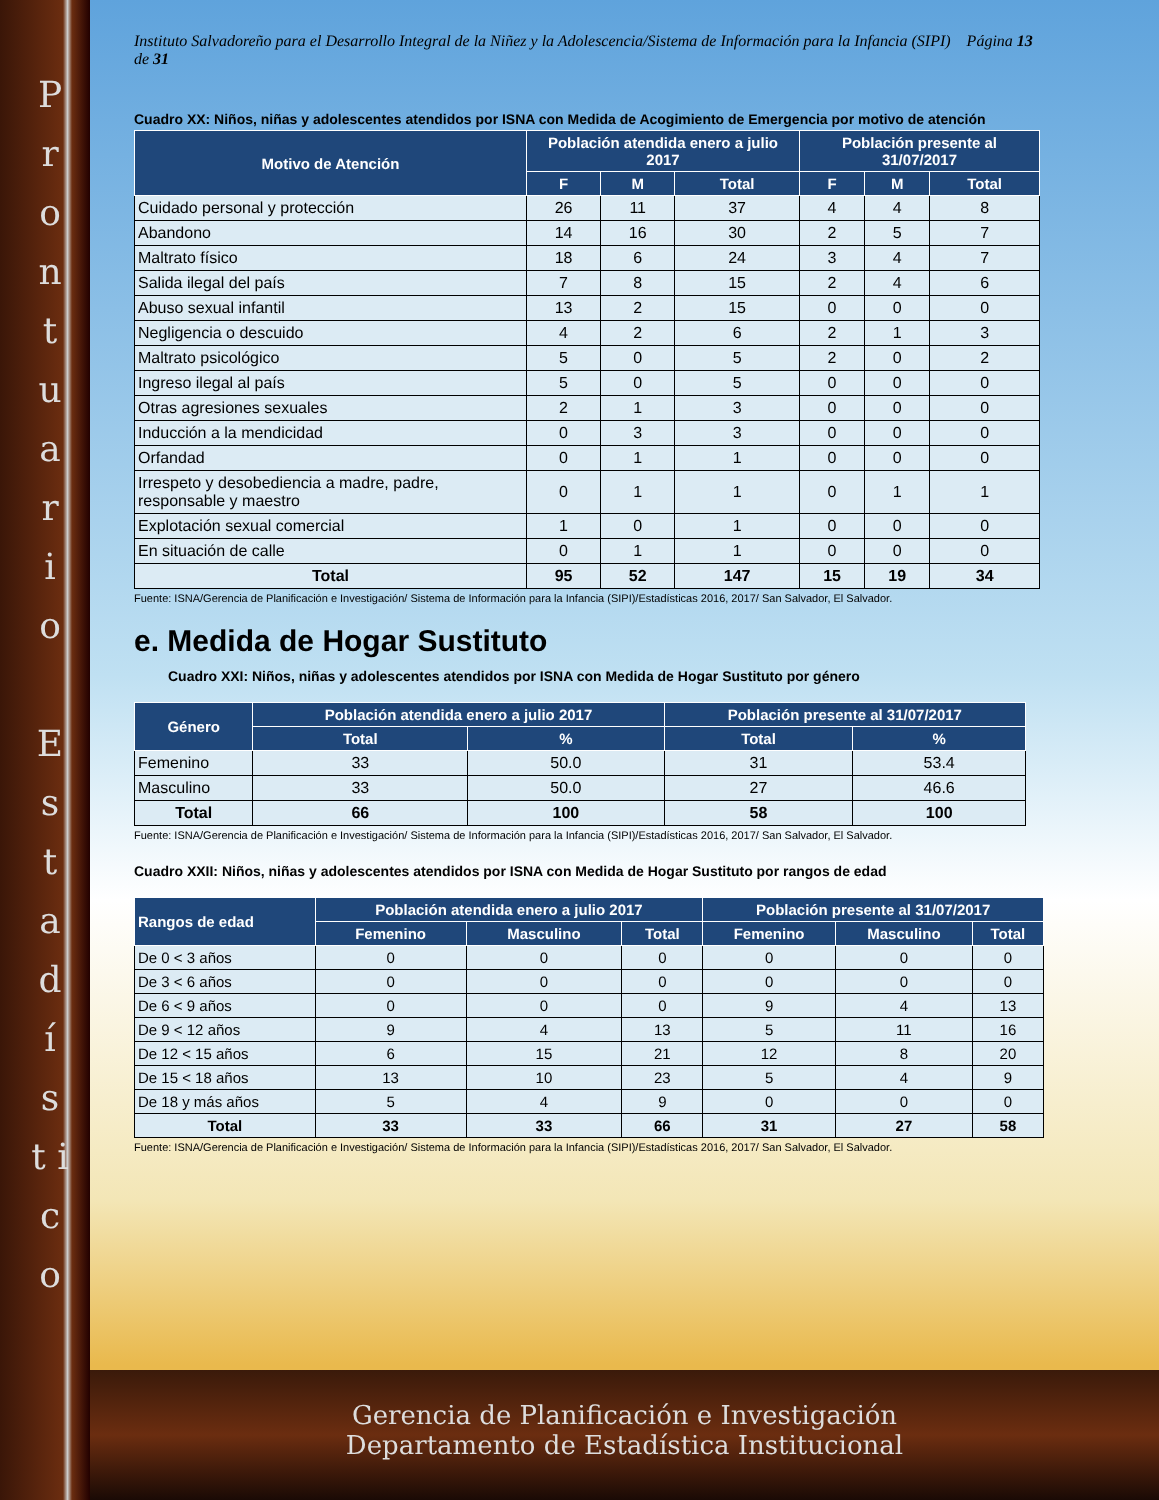P r o n t u a r i o
E s t a d í s t i c o
Instituto Salvadoreño para el Desarrollo Integral de la Niñez y la Adolescencia/Sistema de Información para la Infancia (SIPI) Página 13 de 31
Cuadro XX: Niños, niñas y adolescentes atendidos por ISNA con Medida de Acogimiento de Emergencia por motivo de atención
| Motivo de Atención | Población atendida enero a julio 2017 | | | Población presente al 31/07/2017 | | |
| --- | --- | --- | --- | --- | --- | --- |
| | F | M | Total | F | M | Total |
| Cuidado personal y protección | 26 | 11 | 37 | 4 | 4 | 8 |
| Abandono | 14 | 16 | 30 | 2 | 5 | 7 |
| Maltrato físico | 18 | 6 | 24 | 3 | 4 | 7 |
| Salida ilegal del país | 7 | 8 | 15 | 2 | 4 | 6 |
| Abuso sexual infantil | 13 | 2 | 15 | 0 | 0 | 0 |
| Negligencia o descuido | 4 | 2 | 6 | 2 | 1 | 3 |
| Maltrato psicológico | 5 | 0 | 5 | 2 | 0 | 2 |
| Ingreso ilegal al país | 5 | 0 | 5 | 0 | 0 | 0 |
| Otras agresiones sexuales | 2 | 1 | 3 | 0 | 0 | 0 |
| Inducción a la mendicidad | 0 | 3 | 3 | 0 | 0 | 0 |
| Orfandad | 0 | 1 | 1 | 0 | 0 | 0 |
| Irrespeto y desobediencia a madre, padre, responsable y maestro | 0 | 1 | 1 | 0 | 1 | 1 |
| Explotación sexual comercial | 1 | 0 | 1 | 0 | 0 | 0 |
| En situación de calle | 0 | 1 | 1 | 0 | 0 | 0 |
| Total | 95 | 52 | 147 | 15 | 19 | 34 |
Fuente: ISNA/Gerencia de Planificación e Investigación/ Sistema de Información para la Infancia (SIPI)/Estadísticas 2016, 2017/ San Salvador, El Salvador.
e. Medida de Hogar Sustituto
Cuadro XXI: Niños, niñas y adolescentes atendidos por ISNA con Medida de Hogar Sustituto por género
| Género | Población atendida enero a julio 2017 | | Población presente al 31/07/2017 | |
| --- | --- | --- | --- | --- |
| | Total | % | Total | % |
| Femenino | 33 | 50.0 | 31 | 53.4 |
| Masculino | 33 | 50.0 | 27 | 46.6 |
| Total | 66 | 100 | 58 | 100 |
Fuente: ISNA/Gerencia de Planificación e Investigación/ Sistema de Información para la Infancia (SIPI)/Estadísticas 2016, 2017/ San Salvador, El Salvador.
Cuadro XXII: Niños, niñas y adolescentes atendidos por ISNA con Medida de Hogar Sustituto por rangos de edad
| Rangos de edad | Población atendida enero a julio 2017 | | | Población presente al 31/07/2017 | | |
| --- | --- | --- | --- | --- | --- | --- |
| | Femenino | Masculino | Total | Femenino | Masculino | Total |
| De 0 < 3 años | 0 | 0 | 0 | 0 | 0 | 0 |
| De 3 < 6 años | 0 | 0 | 0 | 0 | 0 | 0 |
| De 6 < 9 años | 0 | 0 | 0 | 9 | 4 | 13 |
| De 9 < 12 años | 9 | 4 | 13 | 5 | 11 | 16 |
| De 12 < 15 años | 6 | 15 | 21 | 12 | 8 | 20 |
| De 15 < 18 años | 13 | 10 | 23 | 5 | 4 | 9 |
| De 18 y más años | 5 | 4 | 9 | 0 | 0 | 0 |
| Total | 33 | 33 | 66 | 31 | 27 | 58 |
Fuente: ISNA/Gerencia de Planificación e Investigación/ Sistema de Información para la Infancia (SIPI)/Estadísticas 2016, 2017/ San Salvador, El Salvador.
Gerencia de Planificación e Investigación
Departamento de Estadística Institucional